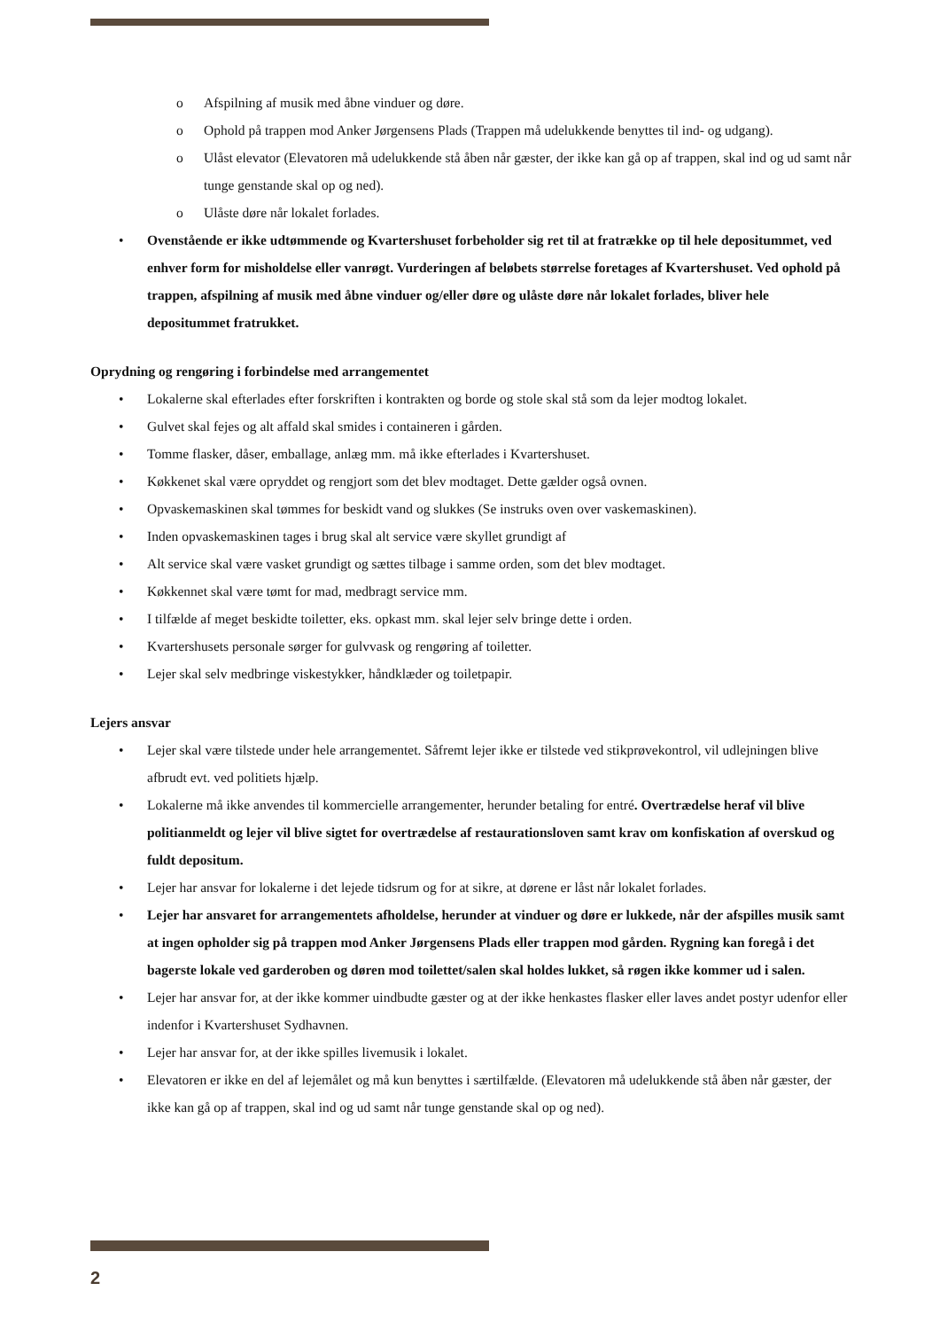o Afspilning af musik med åbne vinduer og døre.
o Ophold på trappen mod Anker Jørgensens Plads (Trappen må udelukkende benyttes til ind- og udgang).
o Ulåst elevator (Elevatoren må udelukkende stå åben når gæster, der ikke kan gå op af trappen, skal ind og ud samt når tunge genstande skal op og ned).
o Ulåste døre når lokalet forlades.
• Ovenstående er ikke udtømmende og Kvartershuset forbeholder sig ret til at fratrække op til hele depositummet, ved enhver form for misholdelse eller vanrøgt. Vurderingen af beløbets størrelse foretages af Kvartershuset. Ved ophold på trappen, afspilning af musik med åbne vinduer og/eller døre og ulåste døre når lokalet forlades, bliver hele depositummet fratrukket.
Oprydning og rengøring i forbindelse med arrangementet
• Lokalerne skal efterlades efter forskriften i kontrakten og borde og stole skal stå som da lejer modtog lokalet.
• Gulvet skal fejes og alt affald skal smides i containeren i gården.
• Tomme flasker, dåser, emballage, anlæg mm. må ikke efterlades i Kvartershuset.
• Køkkenet skal være opryddet og rengjort som det blev modtaget. Dette gælder også ovnen.
• Opvaskemaskinen skal tømmes for beskidt vand og slukkes (Se instruks oven over vaskemaskinen).
• Inden opvaskemaskinen tages i brug skal alt service være skyllet grundigt af
• Alt service skal være vasket grundigt og sættes tilbage i samme orden, som det blev modtaget.
• Køkkennet skal være tømt for mad, medbragt service mm.
• I tilfælde af meget beskidte toiletter, eks. opkast mm. skal lejer selv bringe dette i orden.
• Kvartershusets personale sørger for gulvvask og rengøring af toiletter.
• Lejer skal selv medbringe viskestykker, håndklæder og toiletpapir.
Lejers ansvar
• Lejer skal være tilstede under hele arrangementet. Såfremt lejer ikke er tilstede ved stikprøvekontrol, vil udlejningen blive afbrudt evt. ved politiets hjælp.
• Lokalerne må ikke anvendes til kommercielle arrangementer, herunder betaling for entré. Overtrædelse heraf vil blive politianmeldt og lejer vil blive sigtet for overtrædelse af restaurationsloven samt krav om konfiskation af overskud og fuldt depositum.
• Lejer har ansvar for lokalerne i det lejede tidsrum og for at sikre, at dørene er låst når lokalet forlades.
• Lejer har ansvaret for arrangementets afholdelse, herunder at vinduer og døre er lukkede, når der afspilles musik samt at ingen opholder sig på trappen mod Anker Jørgensens Plads eller trappen mod gården. Rygning kan foregå i det bagerste lokale ved garderoben og døren mod toilettet/salen skal holdes lukket, så røgen ikke kommer ud i salen.
• Lejer har ansvar for, at der ikke kommer uindbudte gæster og at der ikke henkastes flasker eller laves andet postyr udenfor eller indenfor i Kvartershuset Sydhavnen.
• Lejer har ansvar for, at der ikke spilles livemusik i lokalet.
• Elevatoren er ikke en del af lejemålet og må kun benyttes i særtilfælde. (Elevatoren må udelukkende stå åben når gæster, der ikke kan gå op af trappen, skal ind og ud samt når tunge genstande skal op og ned).
2